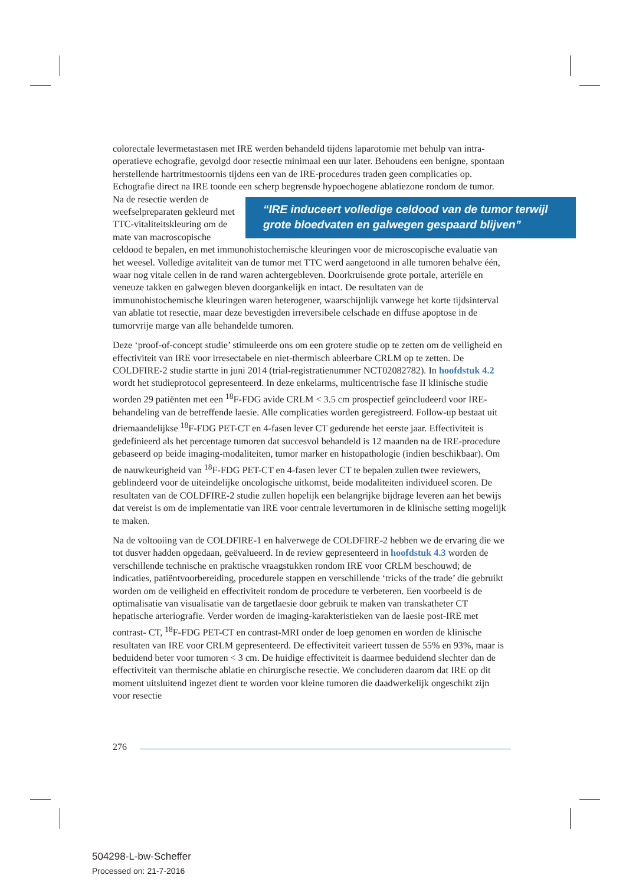colorectale levermetastasen met IRE werden behandeld tijdens laparotomie met behulp van intra-operatieve echografie, gevolgd door resectie minimaal een uur later. Behoudens een benigne, spontaan herstellende hartritmestoornis tijdens een van de IRE-procedures traden geen complicaties op. Echografie direct na IRE toonde een scherp begrensde hypoechogene ablatiezone rondom de tumor.
“IRE induceert volledige celdood van de tumor terwijl grote bloedvaten en galwegen gespaard blijven” Na de resectie werden de weefselpreparaten gekleurd met TTC-vitaliteitskleuring om de mate van macroscopische celdood te bepalen, en met immunohistochemische kleuringen voor de microscopische evaluatie van het weesel. Volledige avitaliteit van de tumor met TTC werd aangetoond in alle tumoren behalve één, waar nog vitale cellen in de rand waren achtergebleven. Doorkruisende grote portale, arteriële en veneuze takken en galwegen bleven doorgankelijk en intact. De resultaten van de immunohistochemische kleuringen waren heterogener, waarschijnlijk vanwege het korte tijdsinterval van ablatie tot resectie, maar deze bevestigden irreversibele celschade en diffuse apoptose in de tumorvrije marge van alle behandelde tumoren.
Deze ‘proof-of-concept studie’ stimuleerde ons om een grotere studie op te zetten om de veiligheid en effectiviteit van IRE voor irresectabele en niet-thermisch ableerbare CRLM op te zetten. De COLDFIRE-2 studie startte in juni 2014 (trial-registratienummer NCT02082782). In hoofdstuk 4.2 wordt het studieprotocol gepresenteerd. In deze enkelarms, multicentrische fase II klinische studie worden 29 patiënten met een <sup>18</sup>F-FDG avide CRLM < 3.5 cm prospectief geïncludeerd voor IRE-behandeling van de betreffende laesie. Alle complicaties worden geregistreerd. Follow-up bestaat uit driemaandelijkse <sup>18</sup>F-FDG PET-CT en 4-fasen lever CT gedurende het eerste jaar. Effectiviteit is gedefinieerd als het percentage tumoren dat succesvol behandeld is 12 maanden na de IRE-procedure gebaseerd op beide imaging-modaliteiten, tumor marker en histopathologie (indien beschikbaar). Om de nauwkeurigheid van <sup>18</sup>F-FDG PET-CT en 4-fasen lever CT te bepalen zullen twee reviewers, geblindeerd voor de uiteindelijke oncologische uitkomst, beide modaliteiten individueel scoren. De resultaten van de COLDFIRE-2 studie zullen hopelijk een belangrijke bijdrage leveren aan het bewijs dat vereist is om de implementatie van IRE voor centrale levertumoren in de klinische setting mogelijk te maken.
Na de voltooiing van de COLDFIRE-1 en halverwege de COLDFIRE-2 hebben we de ervaring die we tot dusver hadden opgedaan, geëvalueerd. In de review gepresenteerd in hoofdstuk 4.3 worden de verschillende technische en praktische vraagstukken rondom IRE voor CRLM beschouwd; de indicaties, patiëntvoorbereiding, procedurele stappen en verschillende ‘tricks of the trade’ die gebruikt worden om de veiligheid en effectiviteit rondom de procedure te verbeteren. Een voorbeeld is de optimalisatie van visualisatie van de targetlaesie door gebruik te maken van transkatheter CT hepatische arteriografie. Verder worden de imaging-karakteristieken van de laesie post-IRE met contrast- CT, <sup>18</sup>F-FDG PET-CT en contrast-MRI onder de loep genomen en worden de klinische resultaten van IRE voor CRLM gepresenteerd. De effectiviteit varieert tussen de 55% en 93%, maar is beduidend beter voor tumoren < 3 cm. De huidige effectiviteit is daarmee beduidend slechter dan de effectiviteit van thermische ablatie en chirurgische resectie. We concluderen daarom dat IRE op dit moment uitsluitend ingezet dient te worden voor kleine tumoren die daadwerkelijk ongeschikt zijn voor resectie
276
504298-L-bw-Scheffer
Processed on: 21-7-2016